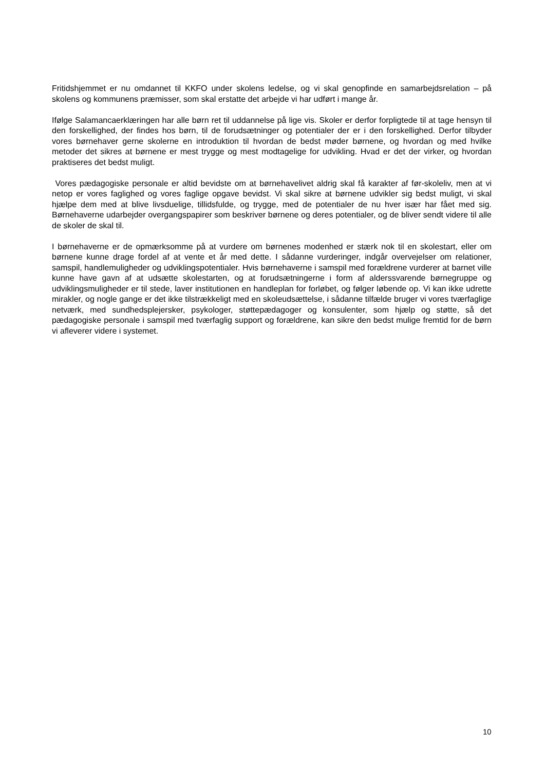Fritidshjemmet er nu omdannet til KKFO under skolens ledelse, og vi skal genopfinde en samarbejdsrelation – på skolens og kommunens præmisser, som skal erstatte det arbejde vi har udført i mange år.
Ifølge Salamancaerklæringen har alle børn ret til uddannelse på lige vis. Skoler er derfor forpligtede til at tage hensyn til den forskellighed, der findes hos børn, til de forudsætninger og potentialer der er i den forskellighed. Derfor tilbyder vores børnehaver gerne skolerne en introduktion til hvordan de bedst møder børnene, og hvordan og med hvilke metoder det sikres at børnene er mest trygge og mest modtagelige for udvikling. Hvad er det der virker, og hvordan praktiseres det bedst muligt.
Vores pædagogiske personale er altid bevidste om at børnehavelivet aldrig skal få karakter af før-skoleliv, men at vi netop er vores faglighed og vores faglige opgave bevidst. Vi skal sikre at børnene udvikler sig bedst muligt, vi skal hjælpe dem med at blive livsduelige, tillidsfulde, og trygge, med de potentialer de nu hver især har fået med sig. Børnehaverne udarbejder overgangspapirer som beskriver børnene og deres potentialer, og de bliver sendt videre til alle de skoler de skal til.
I børnehaverne er de opmærksomme på at vurdere om børnenes modenhed er stærk nok til en skolestart, eller om børnene kunne drage fordel af at vente et år med dette. I sådanne vurderinger, indgår overvejelser om relationer, samspil, handlemuligheder og udviklingspotentialer. Hvis børnehaverne i samspil med forældrene vurderer at barnet ville kunne have gavn af at udsætte skolestarten, og at forudsætningerne i form af alderssvarende børnegruppe og udviklingsmuligheder er til stede, laver institutionen en handleplan for forløbet, og følger løbende op. Vi kan ikke udrette mirakler, og nogle gange er det ikke tilstrækkeligt med en skoleudsættelse, i sådanne tilfælde bruger vi vores tværfaglige netværk, med sundhedsplejersker, psykologer, støttepædagoger og konsulenter, som hjælp og støtte, så det pædagogiske personale i samspil med tværfaglig support og forældrene, kan sikre den bedst mulige fremtid for de børn vi afleverer videre i systemet.
10